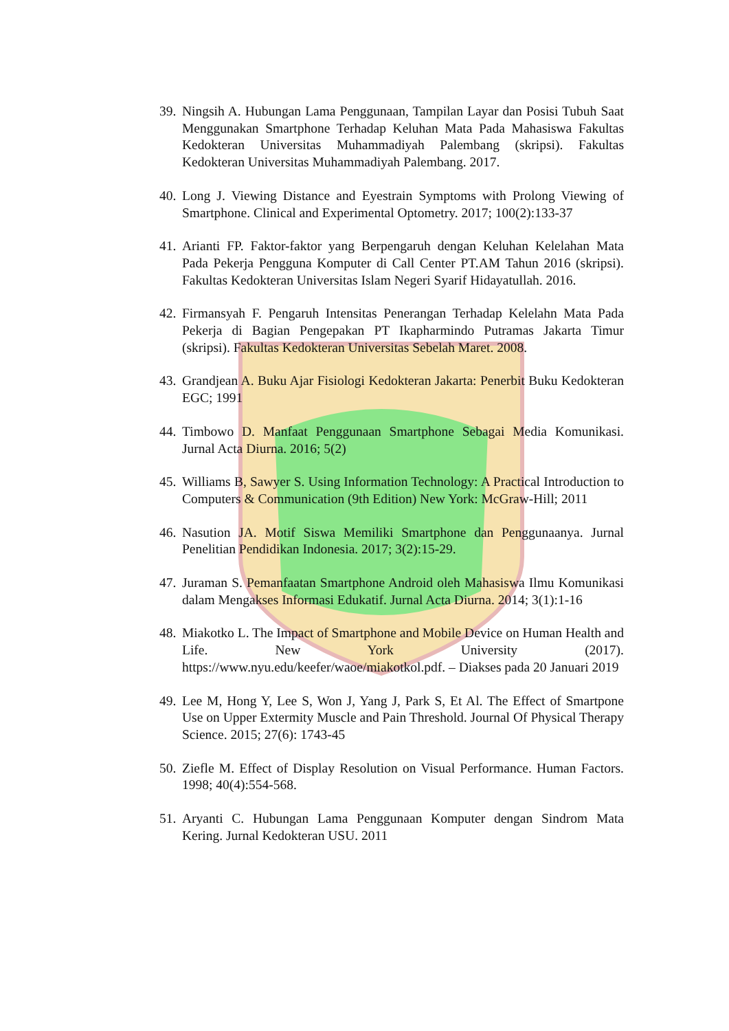39. Ningsih A. Hubungan Lama Penggunaan, Tampilan Layar dan Posisi Tubuh Saat Menggunakan Smartphone Terhadap Keluhan Mata Pada Mahasiswa Fakultas Kedokteran Universitas Muhammadiyah Palembang (skripsi). Fakultas Kedokteran Universitas Muhammadiyah Palembang. 2017.
40. Long J. Viewing Distance and Eyestrain Symptoms with Prolong Viewing of Smartphone. Clinical and Experimental Optometry. 2017; 100(2):133-37
41. Arianti FP. Faktor-faktor yang Berpengaruh dengan Keluhan Kelelahan Mata Pada Pekerja Pengguna Komputer di Call Center PT.AM Tahun 2016 (skripsi). Fakultas Kedokteran Universitas Islam Negeri Syarif Hidayatullah. 2016.
42. Firmansyah F. Pengaruh Intensitas Penerangan Terhadap Kelelahn Mata Pada Pekerja di Bagian Pengepakan PT Ikapharmindo Putramas Jakarta Timur (skripsi). Fakultas Kedokteran Universitas Sebelah Maret. 2008.
43. Grandjean A. Buku Ajar Fisiologi Kedokteran Jakarta: Penerbit Buku Kedokteran EGC; 1991
44. Timbowo D. Manfaat Penggunaan Smartphone Sebagai Media Komunikasi. Jurnal Acta Diurna. 2016; 5(2)
45. Williams B, Sawyer S. Using Information Technology: A Practical Introduction to Computers & Communication (9th Edition) New York: McGraw-Hill; 2011
46. Nasution JA. Motif Siswa Memiliki Smartphone dan Penggunaanya. Jurnal Penelitian Pendidikan Indonesia. 2017; 3(2):15-29.
47. Juraman S. Pemanfaatan Smartphone Android oleh Mahasiswa Ilmu Komunikasi dalam Mengakses Informasi Edukatif. Jurnal Acta Diurna. 2014; 3(1):1-16
48. Miakotko L. The Impact of Smartphone and Mobile Device on Human Health and Life. New York University (2017). https://www.nyu.edu/keefer/waoe/miakotkol.pdf. – Diakses pada 20 Januari 2019
49. Lee M, Hong Y, Lee S, Won J, Yang J, Park S, Et Al. The Effect of Smartpone Use on Upper Extermity Muscle and Pain Threshold. Journal Of Physical Therapy Science. 2015; 27(6): 1743-45
50. Ziefle M. Effect of Display Resolution on Visual Performance. Human Factors. 1998; 40(4):554-568.
51. Aryanti C. Hubungan Lama Penggunaan Komputer dengan Sindrom Mata Kering. Jurnal Kedokteran USU. 2011